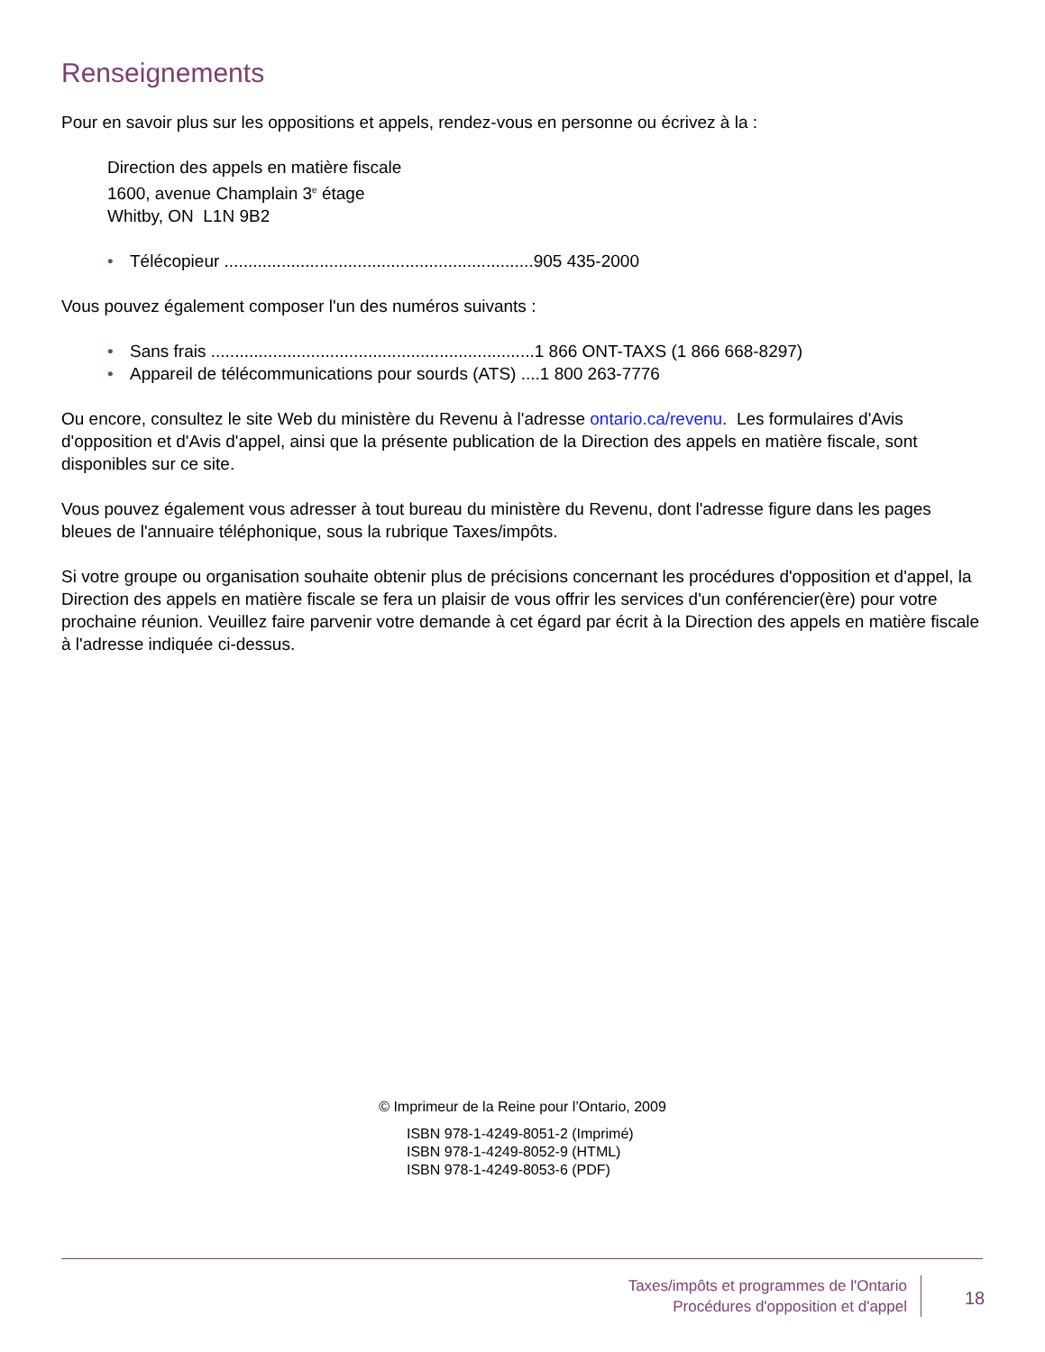Renseignements
Pour en savoir plus sur les oppositions et appels, rendez-vous en personne ou écrivez à la :
Direction des appels en matière fiscale
1600, avenue Champlain 3<sup>e</sup> étage
Whitby, ON L1N 9B2
• Télécopieur .................................................................905 435-2000
Vous pouvez également composer l'un des numéros suivants :
• Sans frais ....................................................................1 866 ONT-TAXS (1 866 668-8297)
• Appareil de télécommunications pour sourds (ATS) ....1 800 263-7776
Ou encore, consultez le site Web du ministère du Revenu à l'adresse ontario.ca/revenu. Les formulaires d'Avis d'opposition et d'Avis d'appel, ainsi que la présente publication de la Direction des appels en matière fiscale, sont disponibles sur ce site.
Vous pouvez également vous adresser à tout bureau du ministère du Revenu, dont l'adresse figure dans les pages bleues de l'annuaire téléphonique, sous la rubrique Taxes/impôts.
Si votre groupe ou organisation souhaite obtenir plus de précisions concernant les procédures d'opposition et d'appel, la Direction des appels en matière fiscale se fera un plaisir de vous offrir les services d'un conférencier(ère) pour votre prochaine réunion. Veuillez faire parvenir votre demande à cet égard par écrit à la Direction des appels en matière fiscale à l'adresse indiquée ci-dessus.
© Imprimeur de la Reine pour l’Ontario, 2009
ISBN 978-1-4249-8051-2 (Imprimé)
ISBN 978-1-4249-8052-9 (HTML)
ISBN 978-1-4249-8053-6 (PDF)
Taxes/impôts et programmes de l'Ontario
Procédures d'opposition et d'appel
18